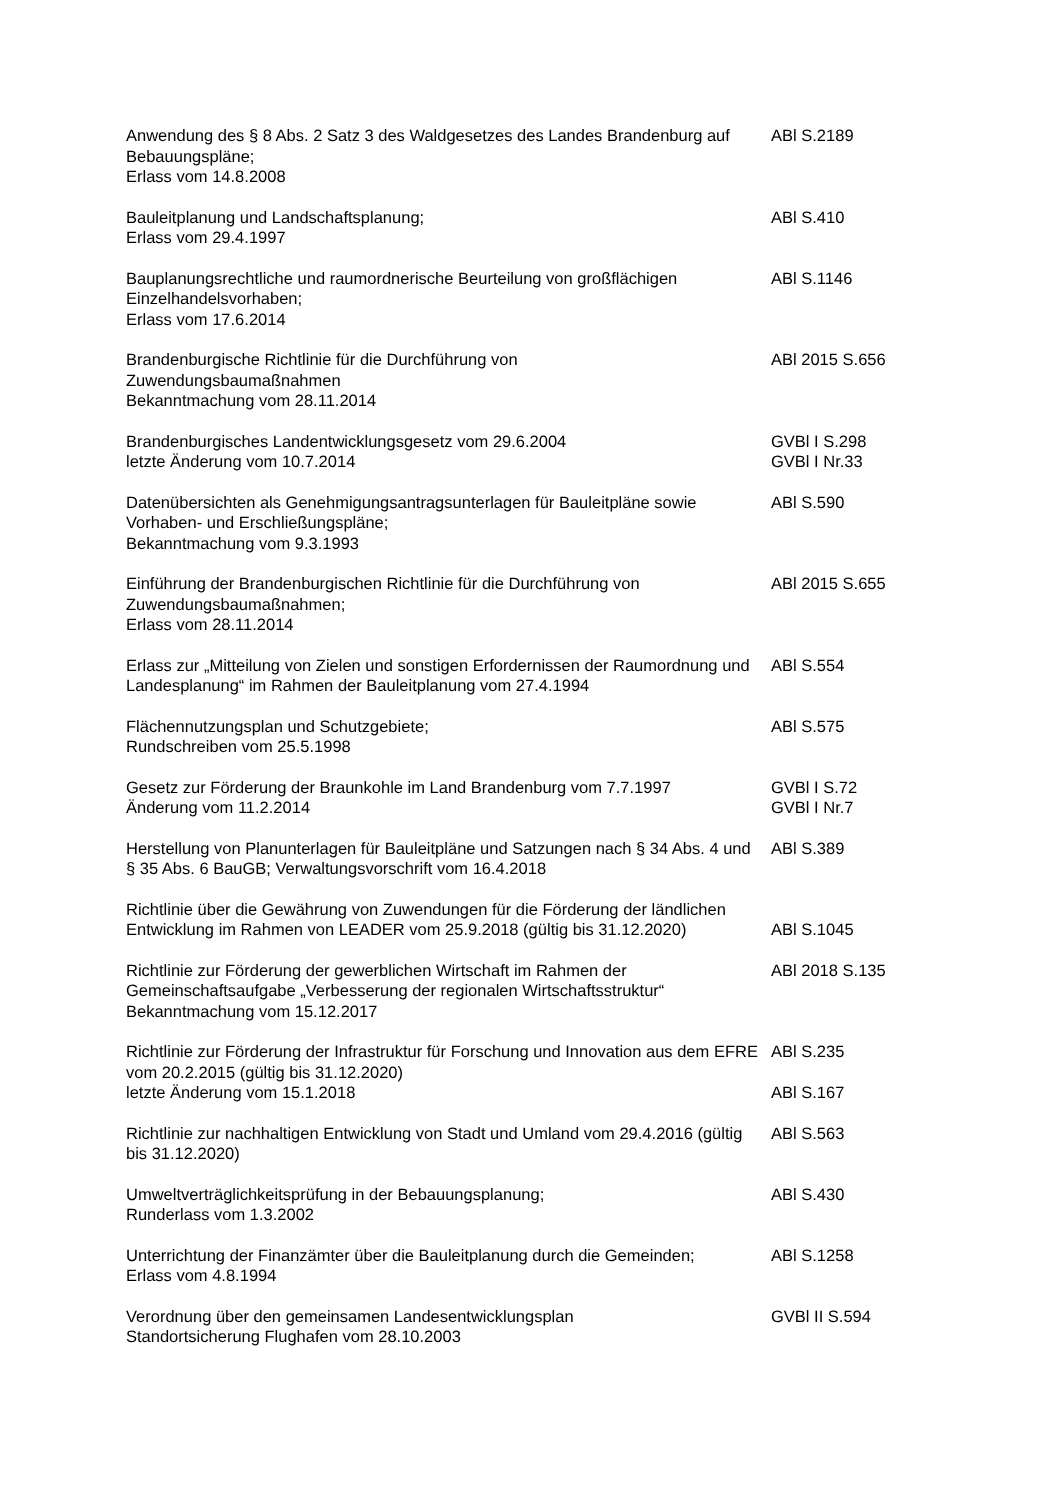| Anwendung des § 8 Abs. 2 Satz 3 des Waldgesetzes des Landes Brandenburg auf Bebauungspläne; Erlass vom 14.8.2008 | ABl S.2189 |
| Bauleitplanung und Landschaftsplanung; Erlass vom 29.4.1997 | ABl S.410 |
| Bauplanungsrechtliche und raumordnerische Beurteilung von großflächigen Einzelhandelsvorhaben; Erlass vom 17.6.2014 | ABl S.1146 |
| Brandenburgische Richtlinie für die Durchführung von Zuwendungsbaumaßnahmen Bekanntmachung vom 28.11.2014 | ABl 2015 S.656 |
| Brandenburgisches Landentwicklungsgesetz vom 29.6.2004 letzte Änderung vom 10.7.2014 | GVBl I S.298 GVBl I Nr.33 |
| Datenübersichten als Genehmigungsantragsunterlagen für Bauleitpläne sowie Vorhaben- und Erschließungspläne; Bekanntmachung vom 9.3.1993 | ABl S.590 |
| Einführung der Brandenburgischen Richtlinie für die Durchführung von Zuwendungsbaumaßnahmen; Erlass vom 28.11.2014 | ABl 2015 S.655 |
| Erlass zur „Mitteilung von Zielen und sonstigen Erfordernissen der Raumordnung und Landesplanung“ im Rahmen der Bauleitplanung vom 27.4.1994 | ABl S.554 |
| Flächennutzungsplan und Schutzgebiete; Rundschreiben vom 25.5.1998 | ABl S.575 |
| Gesetz zur Förderung der Braunkohle im Land Brandenburg vom 7.7.1997 Änderung vom 11.2.2014 | GVBl I S.72 GVBl I Nr.7 |
| Herstellung von Planunterlagen für Bauleitpläne und Satzungen nach § 34 Abs. 4 und § 35 Abs. 6 BauGB; Verwaltungsvorschrift vom 16.4.2018 | ABl S.389 |
| Richtlinie über die Gewährung von Zuwendungen für die Förderung der ländlichen Entwicklung im Rahmen von LEADER vom 25.9.2018 (gültig bis 31.12.2020) | ABl S.1045 |
| Richtlinie zur Förderung der gewerblichen Wirtschaft im Rahmen der Gemeinschaftsaufgabe „Verbesserung der regionalen Wirtschaftsstruktur“ Bekanntmachung vom 15.12.2017 | ABl 2018 S.135 |
| Richtlinie zur Förderung der Infrastruktur für Forschung und Innovation aus dem EFRE vom 20.2.2015 (gültig bis 31.12.2020) letzte Änderung vom 15.1.2018 | ABl S.235 ABl S.167 |
| Richtlinie zur nachhaltigen Entwicklung von Stadt und Umland vom 29.4.2016 (gültig bis 31.12.2020) | ABl S.563 |
| Umweltverträglichkeitsprüfung in der Bebauungsplanung; Runderlass vom 1.3.2002 | ABl S.430 |
| Unterrichtung der Finanzämter über die Bauleitplanung durch die Gemeinden; Erlass vom 4.8.1994 | ABl S.1258 |
| Verordnung über den gemeinsamen Landesentwicklungsplan Standortsicherung Flughafen vom 28.10.2003 | GVBl II S.594 |